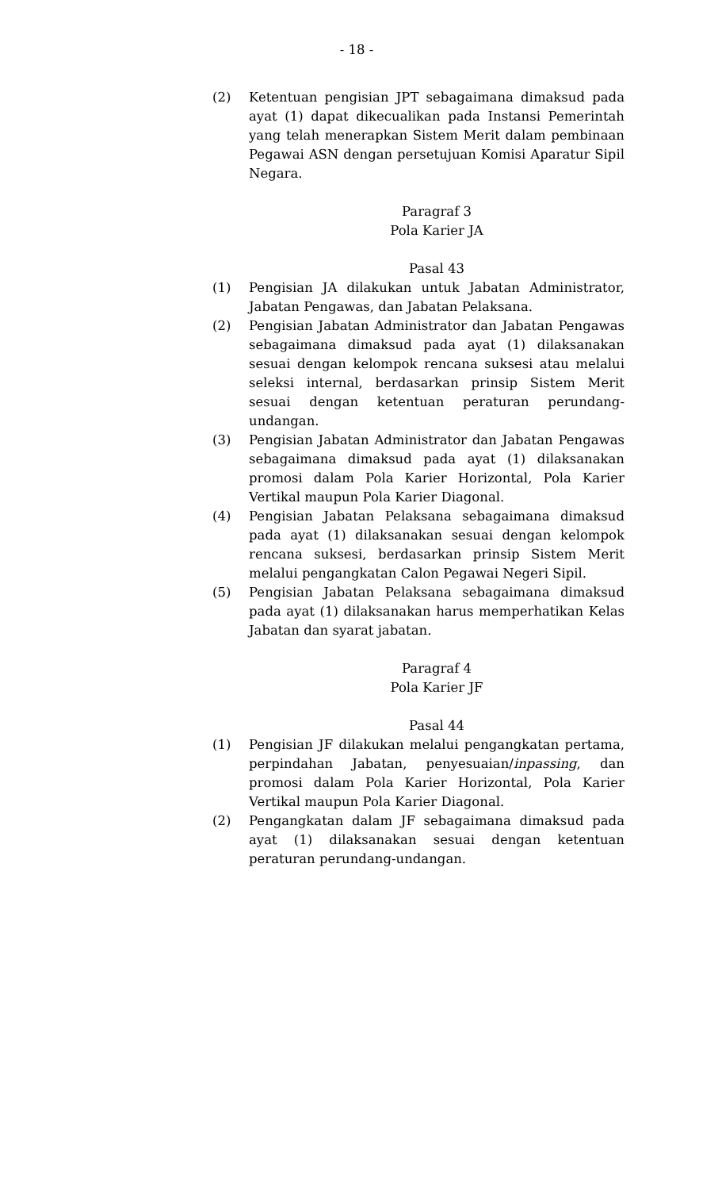- 18 -
(2) Ketentuan pengisian JPT sebagaimana dimaksud pada ayat (1) dapat dikecualikan pada Instansi Pemerintah yang telah menerapkan Sistem Merit dalam pembinaan Pegawai ASN dengan persetujuan Komisi Aparatur Sipil Negara.
Paragraf 3
Pola Karier JA
Pasal 43
(1) Pengisian JA dilakukan untuk Jabatan Administrator, Jabatan Pengawas, dan Jabatan Pelaksana.
(2) Pengisian Jabatan Administrator dan Jabatan Pengawas sebagaimana dimaksud pada ayat (1) dilaksanakan sesuai dengan kelompok rencana suksesi atau melalui seleksi internal, berdasarkan prinsip Sistem Merit sesuai dengan ketentuan peraturan perundang-undangan.
(3) Pengisian Jabatan Administrator dan Jabatan Pengawas sebagaimana dimaksud pada ayat (1) dilaksanakan promosi dalam Pola Karier Horizontal, Pola Karier Vertikal maupun Pola Karier Diagonal.
(4) Pengisian Jabatan Pelaksana sebagaimana dimaksud pada ayat (1) dilaksanakan sesuai dengan kelompok rencana suksesi, berdasarkan prinsip Sistem Merit melalui pengangkatan Calon Pegawai Negeri Sipil.
(5) Pengisian Jabatan Pelaksana sebagaimana dimaksud pada ayat (1) dilaksanakan harus memperhatikan Kelas Jabatan dan syarat jabatan.
Paragraf 4
Pola Karier JF
Pasal 44
(1) Pengisian JF dilakukan melalui pengangkatan pertama, perpindahan Jabatan, penyesuaian/inpassing, dan promosi dalam Pola Karier Horizontal, Pola Karier Vertikal maupun Pola Karier Diagonal.
(2) Pengangkatan dalam JF sebagaimana dimaksud pada ayat (1) dilaksanakan sesuai dengan ketentuan peraturan perundang-undangan.